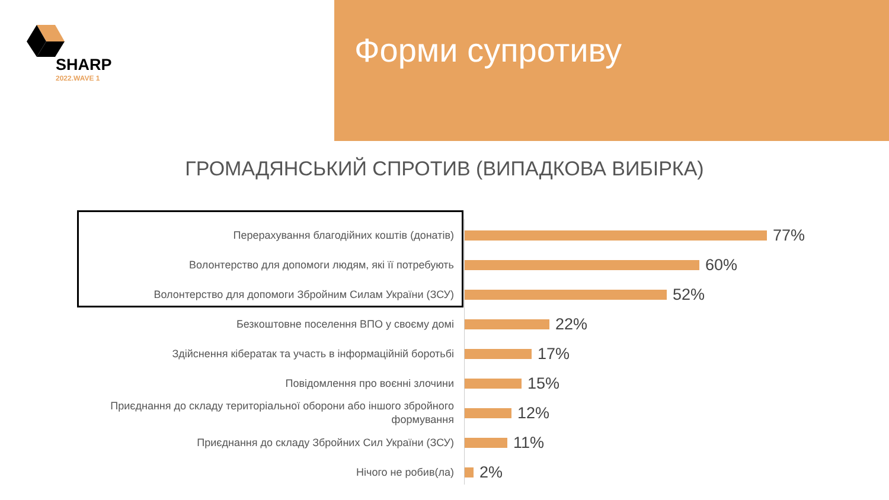SHARP
2022.WAVE 1
Форми супротиву
ГРОМАДЯНСЬКИЙ СПРОТИВ (ВИПАДКОВА ВИБІРКА)
Перерахування благодійних коштів (донатів)
77%
Волонтерство для допомоги людям, які її потребують
60%
Волонтерство для допомоги Збройним Силам України (ЗСУ)
52%
Безкоштовне поселення ВПО у своєму домі
22%
Здійснення кібератак та участь в інформаційній боротьбі
17%
Повідомлення про воєнні злочини
15%
Приєднання до складу територіальної оборони або іншого збройного формування
12%
Приєднання до складу Збройних Сил України (ЗСУ)
11%
Нічого не робив(ла)
2%